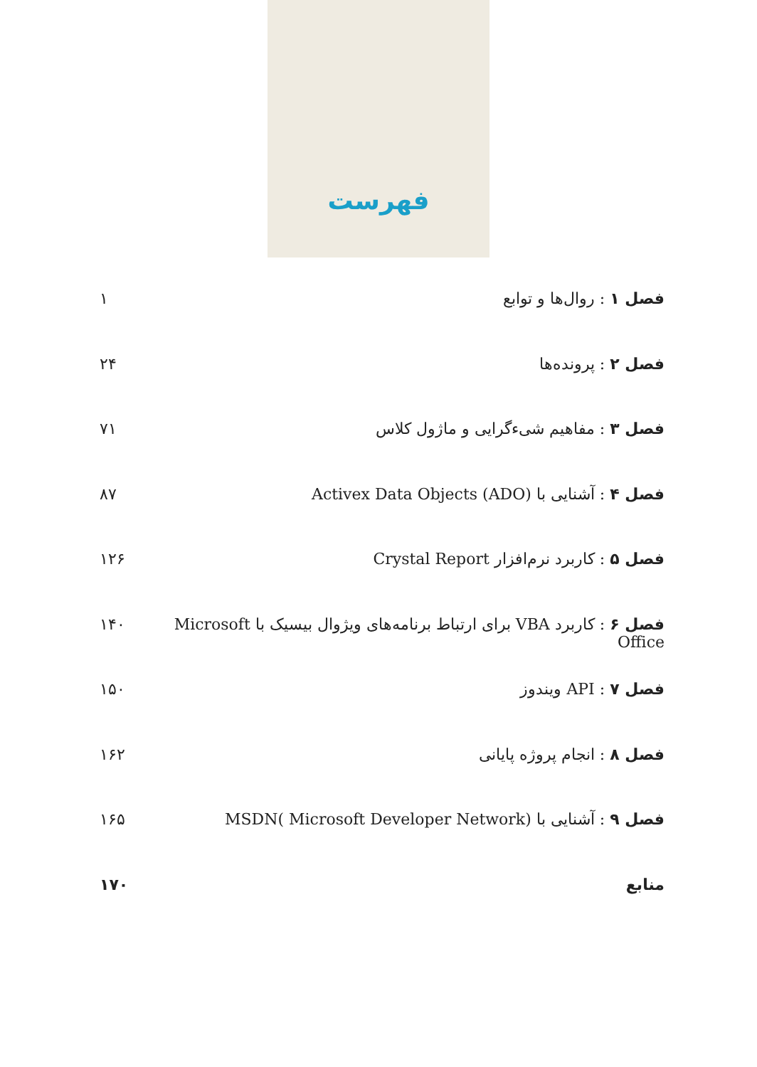فهرست
فصل ۱ : روال‌ها و توابع ۱
فصل ۲ : پرونده‌ها ۲۴
فصل ۳ : مفاهیم شیءگرایی و ماژول کلاس ۷۱
فصل ۴ : آشنایی با Activex Data Objects (ADO) ۸۷
فصل ۵ : کاربرد نرم‌افزار Crystal Report ۱۲۶
فصل ۶ : کاربرد VBA برای ارتباط برنامه‌های ویژوال بیسیک با Microsoft Office ۱۴۰
فصل ۷ : API ویندوز ۱۵۰
فصل ۸ : انجام پروژه پایانی ۱۶۲
فصل ۹ : آشنایی با MSDN( Microsoft Developer Network) ۱۶۵
منابع ۱۷۰